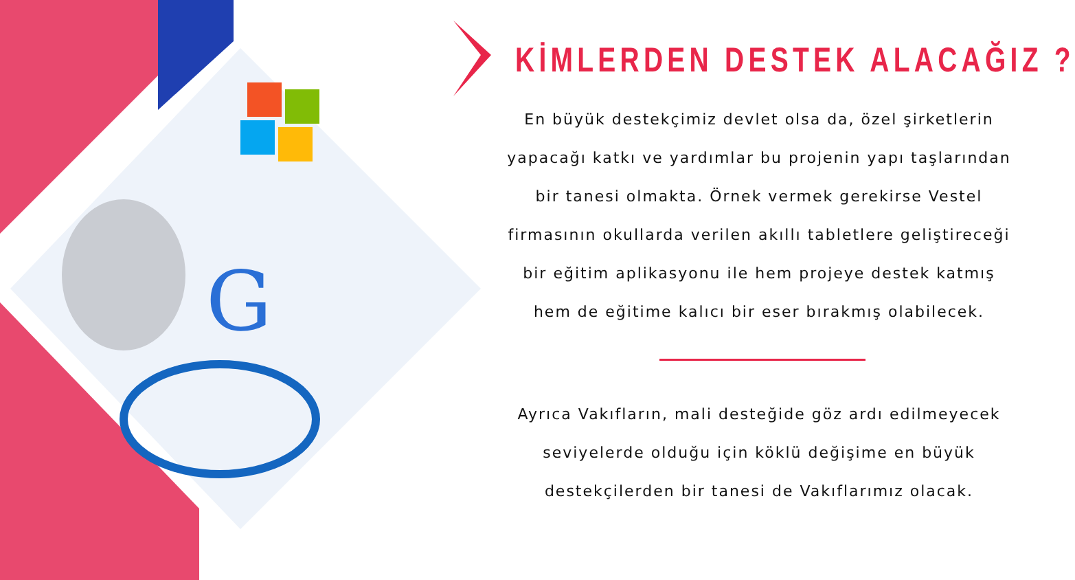G
KİMLERDEN DESTEK ALACAĞIZ ?
En büyük destekçimiz devlet olsa da, özel şirketlerin yapacağı katkı ve yardımlar bu projenin yapı taşlarından bir tanesi olmakta. Örnek vermek gerekirse Vestel firmasının okullarda verilen akıllı tabletlere geliştireceği bir eğitim aplikasyonu ile hem projeye destek katmış hem de eğitime kalıcı bir eser bırakmış olabilecek.
Ayrıca Vakıfların, mali desteğide göz ardı edilmeyecek seviyelerde olduğu için köklü değişime en büyük destekçilerden bir tanesi de Vakıflarımız olacak.